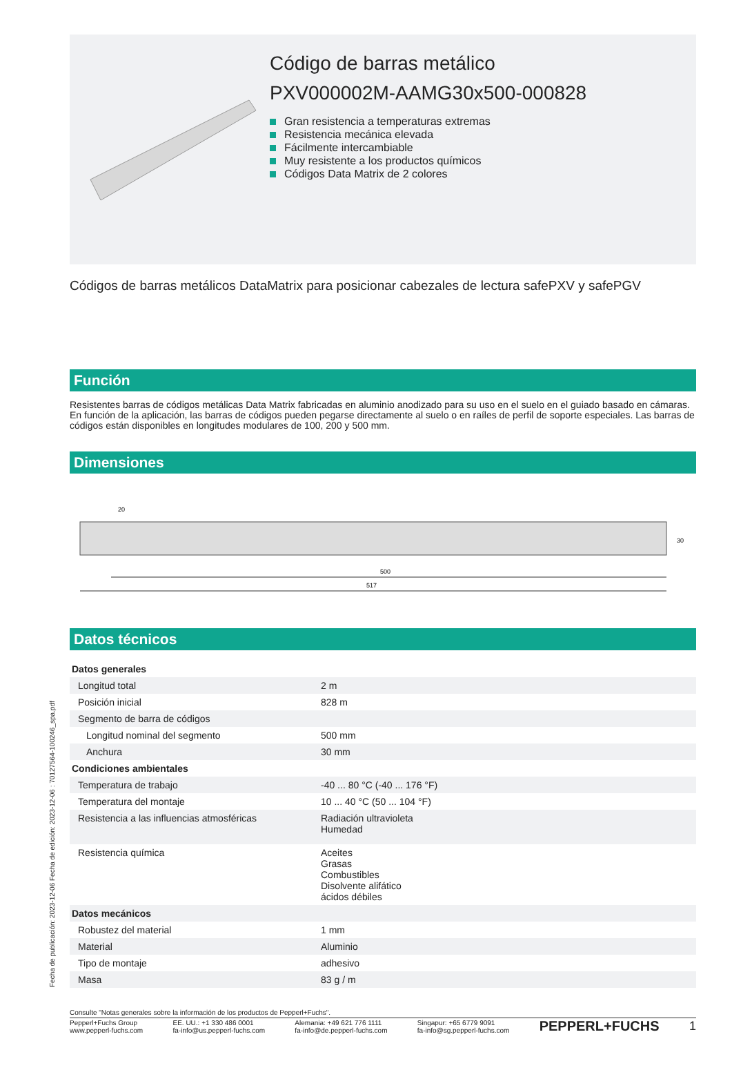Código de barras metálico
PXV000002M-AAMG30x500-000828
Gran resistencia a temperaturas extremas
Resistencia mecánica elevada
Fácilmente intercambiable
Muy resistente a los productos químicos
Códigos Data Matrix de 2 colores
Códigos de barras metálicos DataMatrix para posicionar cabezales de lectura safePXV y safePGV
Función
Resistentes barras de códigos metálicas Data Matrix fabricadas en aluminio anodizado para su uso en el suelo en el guiado basado en cámaras. En función de la aplicación, las barras de códigos pueden pegarse directamente al suelo o en raíles de perfil de soporte especiales. Las barras de códigos están disponibles en longitudes modulares de 100, 200 y 500 mm.
Dimensiones
20
30
500
517
Datos técnicos
| Datos generales | | |
| Longitud total | | 2 m |
| Posición inicial | | 828 m |
| Segmento de barra de códigos | | |
| Longitud nominal del segmento | | 500 mm |
| Anchura | | 30 mm |
| Condiciones ambientales | | |
| Temperatura de trabajo | | -40 ... 80 °C (-40 ... 176 °F) |
| Temperatura del montaje | | 10 ... 40 °C (50 ... 104 °F) |
| Resistencia a las influencias atmosféricas | | Radiación ultravioleta Humedad |
| Resistencia química | | Aceites Grasas Combustibles Disolvente alifático ácidos débiles |
| Datos mecánicos | | |
| Robustez del material | | 1 mm |
| Material | | Aluminio |
| Tipo de montaje | | adhesivo |
| Masa | | 83 g / m |
Consulte "Notas generales sobre la información de los productos de Pepperl+Fuchs".
Pepperl+Fuchs Group
www.pepperl-fuchs.com
EE. UU.: +1 330 486 0001
fa-info@us.pepperl-fuchs.com
Alemania: +49 621 776 1111
fa-info@de.pepperl-fuchs.com
Singapur: +65 6779 9091
fa-info@sg.pepperl-fuchs.com
PEPPERL+FUCHS 1
Fecha de publicación: 2023-12-06 Fecha de edición: 2023-12-06 : 70127564-100246_spa.pdf